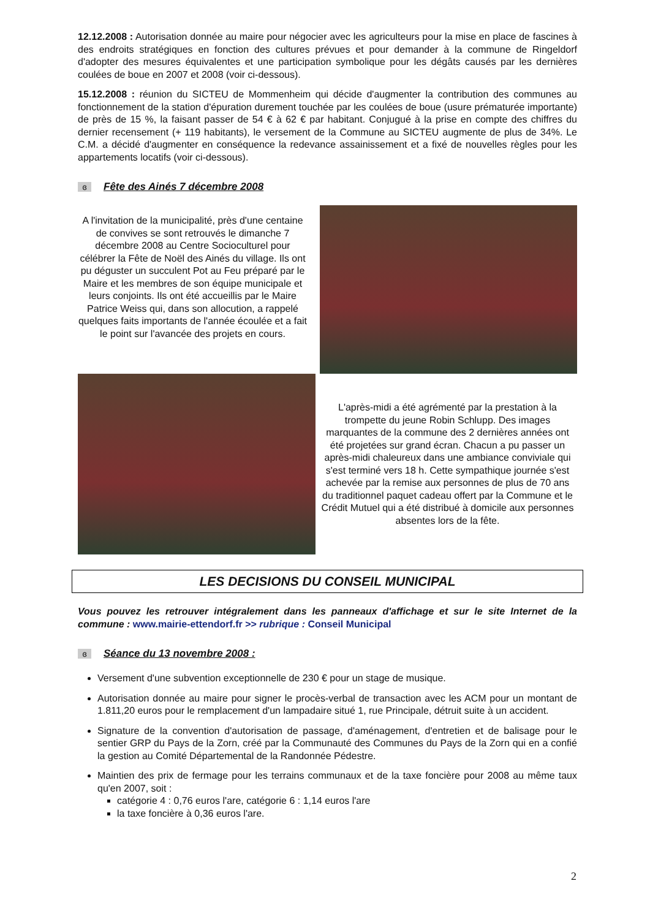12.12.2008 : Autorisation donnée au maire pour négocier avec les agriculteurs pour la mise en place de fascines à des endroits stratégiques en fonction des cultures prévues et pour demander à la commune de Ringeldorf d'adopter des mesures équivalentes et une participation symbolique pour les dégâts causés par les dernières coulées de boue en 2007 et 2008 (voir ci-dessous).
15.12.2008 : réunion du SICTEU de Mommenheim qui décide d'augmenter la contribution des communes au fonctionnement de la station d'épuration durement touchée par les coulées de boue (usure prématurée importante) de près de 15 %, la faisant passer de 54 € à 62 € par habitant. Conjugué à la prise en compte des chiffres du dernier recensement (+ 119 habitants), le versement de la Commune au SICTEU augmente de plus de 34%. Le C.M. a décidé d'augmenter en conséquence la redevance assainissement et a fixé de nouvelles règles pour les appartements locatifs (voir ci-dessous).
ɞ Fête des Ainés 7 décembre 2008
A l'invitation de la municipalité, près d'une centaine de convives se sont retrouvés le dimanche 7 décembre 2008 au Centre Socioculturel pour célébrer la Fête de Noël des Ainés du village. Ils ont pu déguster un succulent Pot au Feu préparé par le Maire et les membres de son équipe municipale et leurs conjoints. Ils ont été accueillis par le Maire Patrice Weiss qui, dans son allocution, a rappelé quelques faits importants de l'année écoulée et a fait le point sur l'avancée des projets en cours.
L'après-midi a été agrémenté par la prestation à la trompette du jeune Robin Schlupp. Des images marquantes de la commune des 2 dernières années ont été projetées sur grand écran. Chacun a pu passer un après-midi chaleureux dans une ambiance conviviale qui s'est terminé vers 18 h. Cette sympathique journée s'est achevée par la remise aux personnes de plus de 70 ans du traditionnel paquet cadeau offert par la Commune et le Crédit Mutuel qui a été distribué à domicile aux personnes absentes lors de la fête.
LES DECISIONS DU CONSEIL MUNICIPAL
Vous pouvez les retrouver intégralement dans les panneaux d'affichage et sur le site Internet de la commune : www.mairie-ettendorf.fr >> rubrique : Conseil Municipal
ɞ Séance du 13 novembre 2008 :
Versement d'une subvention exceptionnelle de 230 € pour un stage de musique.
Autorisation donnée au maire pour signer le procès-verbal de transaction avec les ACM pour un montant de 1.811,20 euros pour le remplacement d'un lampadaire situé 1, rue Principale, détruit suite à un accident.
Signature de la convention d'autorisation de passage, d'aménagement, d'entretien et de balisage pour le sentier GRP du Pays de la Zorn, créé par la Communauté des Communes du Pays de la Zorn qui en a confié la gestion au Comité Départemental de la Randonnée Pédestre.
Maintien des prix de fermage pour les terrains communaux et de la taxe foncière pour 2008 au même taux qu'en 2007, soit :
catégorie 4 : 0,76 euros l'are, catégorie 6 : 1,14 euros l'are
la taxe foncière à 0,36 euros l'are.
2